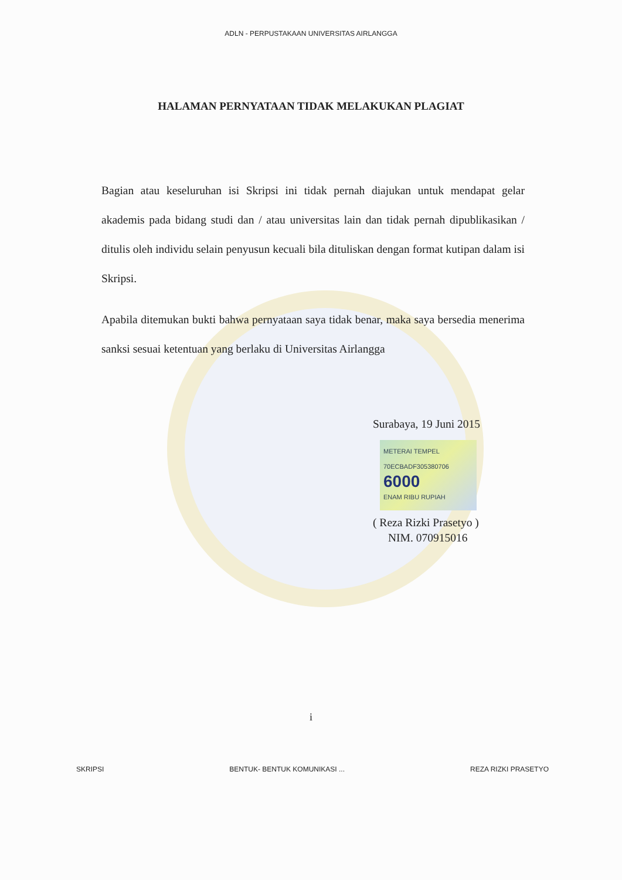ADLN - PERPUSTAKAAN UNIVERSITAS AIRLANGGA
HALAMAN PERNYATAAN TIDAK MELAKUKAN PLAGIAT
Bagian atau keseluruhan isi Skripsi ini tidak pernah diajukan untuk mendapat gelar akademis pada bidang studi dan / atau universitas lain dan tidak pernah dipublikasikan / ditulis oleh individu selain penyusun kecuali bila dituliskan dengan format kutipan dalam isi Skripsi.
Apabila ditemukan bukti bahwa pernyataan saya tidak benar, maka saya bersedia menerima sanksi sesuai ketentuan yang berlaku di Universitas Airlangga
Surabaya, 19 Juni 2015
METERAI TEMPEL
70ECBADF305380706
6000
ENAM RIBU RUPIAH
( Reza Rizki Prasetyo )
NIM. 070915016
i
SKRIPSI BENTUK- BENTUK KOMUNIKASI ... REZA RIZKI PRASETYO